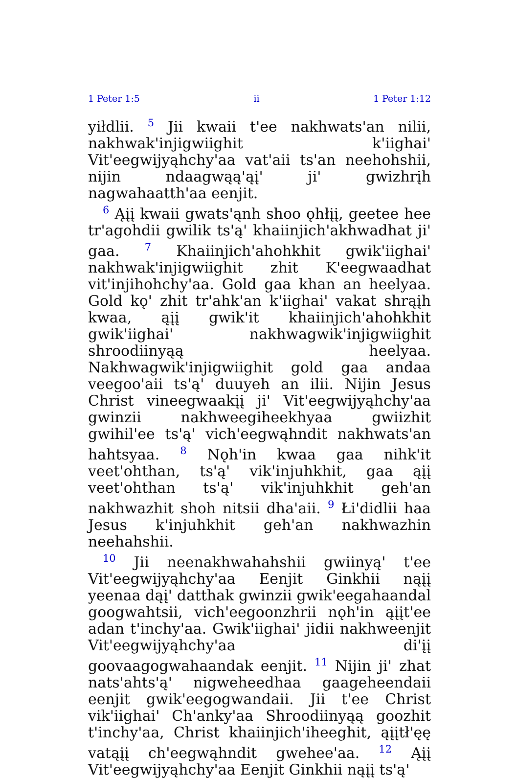1 Peter 1:5 ii 1 Peter 1:12
yiłdlii. <sup>5</sup> Jii kwaii t'ee nakhwats'an nilii, nakhwak'injigwiighit k'iighai' Vit'eegwijyąhchy'aa vat'aii ts'an neehohshii, nijin ndaagwąą'ąį' ji' gwizhrįh nagwahaatth'aa eenjit.
<sup>6</sup> Ąįį kwaii gwats'ąnh shoo ǫhłįį, geetee hee tr'agohdii gwilik ts'ą' khaiinjich'akhwadhat ji' gaa. <sup>7</sup> Khaiinjich'ahohkhit gwik'iighai' nakhwak'injigwiighit zhit K'eegwaadhat vit'injihohchy'aa. Gold gaa khan an heelyaa. Gold kǫ' zhit tr'ahk'an k'iighai' vakat shrąįh kwaa, ąįį gwik'it khaiinjich'ahohkhit gwik'iighai' nakhwagwik'injigwiighit shroodiinyąą heelyaa. Nakhwagwik'injigwiighit gold gaa andaa veegoo'aii ts'ą' duuyeh an ilii. Nijin Jesus Christ vineegwaakįį ji' Vit'eegwijyąhchy'aa gwinzii nakhweegiheekhyaa gwiizhit gwihil'ee ts'ą' vich'eegwąhndit nakhwats'an hahtsyaa. <sup>8</sup> Nǫh'in kwaa gaa nihk'it veet'ohthan, ts'ą' vik'injuhkhit, gaa ąįį veet'ohthan ts'ą' vik'injuhkhit geh'an nakhwazhit shoh nitsii dha'aii. <sup>9</sup> Łi'didlii haa Jesus k'injuhkhit geh'an nakhwazhin neehahshii.
<sup>10</sup> Jii neenakhwahahshii gwiinyą' t'ee Vit'eegwijyąhchy'aa Eenjit Ginkhii nąįį yeenaa dąį' datthak gwinzii gwik'eegahaandal googwahtsii, vich'eegoonzhrii nǫh'in ąįįt'ee adan t'inchy'aa. Gwik'iighai' jidii nakhweenjit Vit'eegwijyąhchy'aa di'įį goovaagogwahaandak eenjit. <sup>11</sup> Nijin ji' zhat nats'ahts'ą' nigweheedhaa gaageheendaii eenjit gwik'eegogwandaii. Jii t'ee Christ vik'iighai' Ch'anky'aa Shroodiinyąą goozhit t'inchy'aa, Christ khaiinjich'iheeghit, ąįįtł'ęę vatąįį ch'eegwąhndit gwehee'aa. <sup>12</sup> Ąįį Vit'eegwijyąhchy'aa Eenjit Ginkhii nąįį ts'ą'